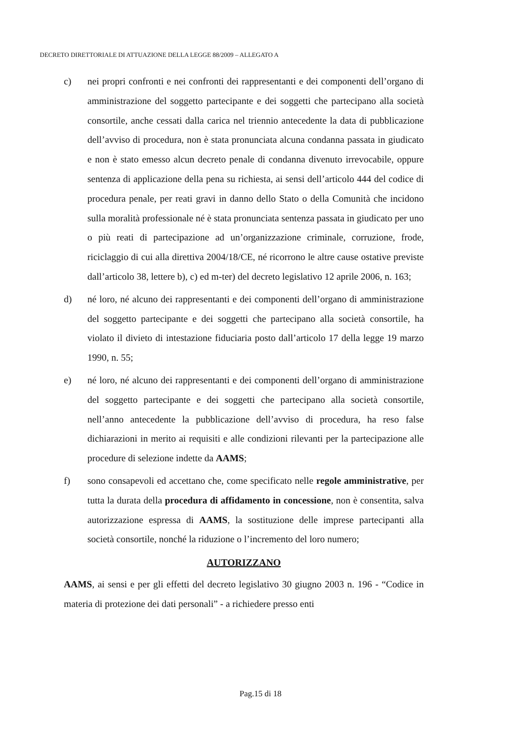DECRETO DIRETTORIALE DI ATTUAZIONE DELLA LEGGE 88/2009 – ALLEGATO A
c) nei propri confronti e nei confronti dei rappresentanti e dei componenti dell’organo di amministrazione del soggetto partecipante e dei soggetti che partecipano alla società consortile, anche cessati dalla carica nel triennio antecedente la data di pubblicazione dell’avviso di procedura, non è stata pronunciata alcuna condanna passata in giudicato e non è stato emesso alcun decreto penale di condanna divenuto irrevocabile, oppure sentenza di applicazione della pena su richiesta, ai sensi dell’articolo 444 del codice di procedura penale, per reati gravi in danno dello Stato o della Comunità che incidono sulla moralità professionale né è stata pronunciata sentenza passata in giudicato per uno o più reati di partecipazione ad un’organizzazione criminale, corruzione, frode, riciclaggio di cui alla direttiva 2004/18/CE, né ricorrono le altre cause ostative previste dall’articolo 38, lettere b), c) ed m-ter) del decreto legislativo 12 aprile 2006, n. 163;
d) né loro, né alcuno dei rappresentanti e dei componenti dell’organo di amministrazione del soggetto partecipante e dei soggetti che partecipano alla società consortile, ha violato il divieto di intestazione fiduciaria posto dall’articolo 17 della legge 19 marzo 1990, n. 55;
e) né loro, né alcuno dei rappresentanti e dei componenti dell’organo di amministrazione del soggetto partecipante e dei soggetti che partecipano alla società consortile, nell’anno antecedente la pubblicazione dell’avviso di procedura, ha reso false dichiarazioni in merito ai requisiti e alle condizioni rilevanti per la partecipazione alle procedure di selezione indette da AAMS;
f) sono consapevoli ed accettano che, come specificato nelle regole amministrative, per tutta la durata della procedura di affidamento in concessione, non è consentita, salva autorizzazione espressa di AAMS, la sostituzione delle imprese partecipanti alla società consortile, nonché la riduzione o l’incremento del loro numero;
AUTORIZZANO
AAMS, ai sensi e per gli effetti del decreto legislativo 30 giugno 2003 n. 196 - “Codice in materia di protezione dei dati personali” - a richiedere presso enti
Pag.15 di 18